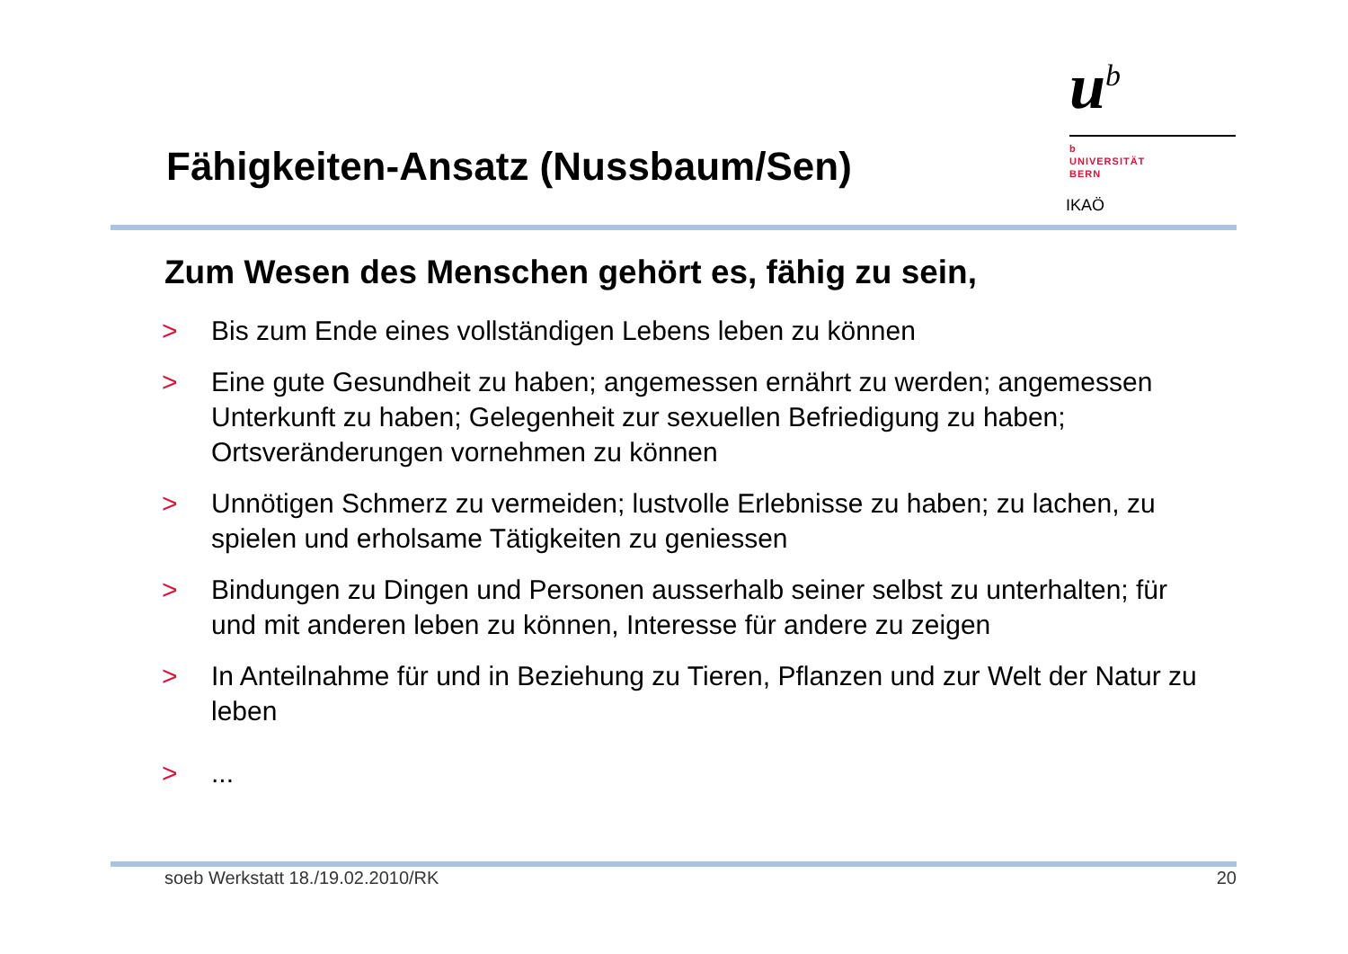Fähigkeiten-Ansatz (Nussbaum/Sen)
u<sup>b</sup>
b
UNIVERSITÄT
BERN
IKAÖ
Zum Wesen des Menschen gehört es, fähig zu sein,
> Bis zum Ende eines vollständigen Lebens leben zu können
> Eine gute Gesundheit zu haben; angemessen ernährt zu werden; angemessen Unterkunft zu haben; Gelegenheit zur sexuellen Befriedigung zu haben; Ortsveränderungen vornehmen zu können
> Unnötigen Schmerz zu vermeiden; lustvolle Erlebnisse zu haben; zu lachen, zu spielen und erholsame Tätigkeiten zu geniessen
> Bindungen zu Dingen und Personen ausserhalb seiner selbst zu unterhalten; für und mit anderen leben zu können, Interesse für andere zu zeigen
> In Anteilnahme für und in Beziehung zu Tieren, Pflanzen und zur Welt der Natur zu leben
>...
soeb Werkstatt 18./19.02.2010/RK 20